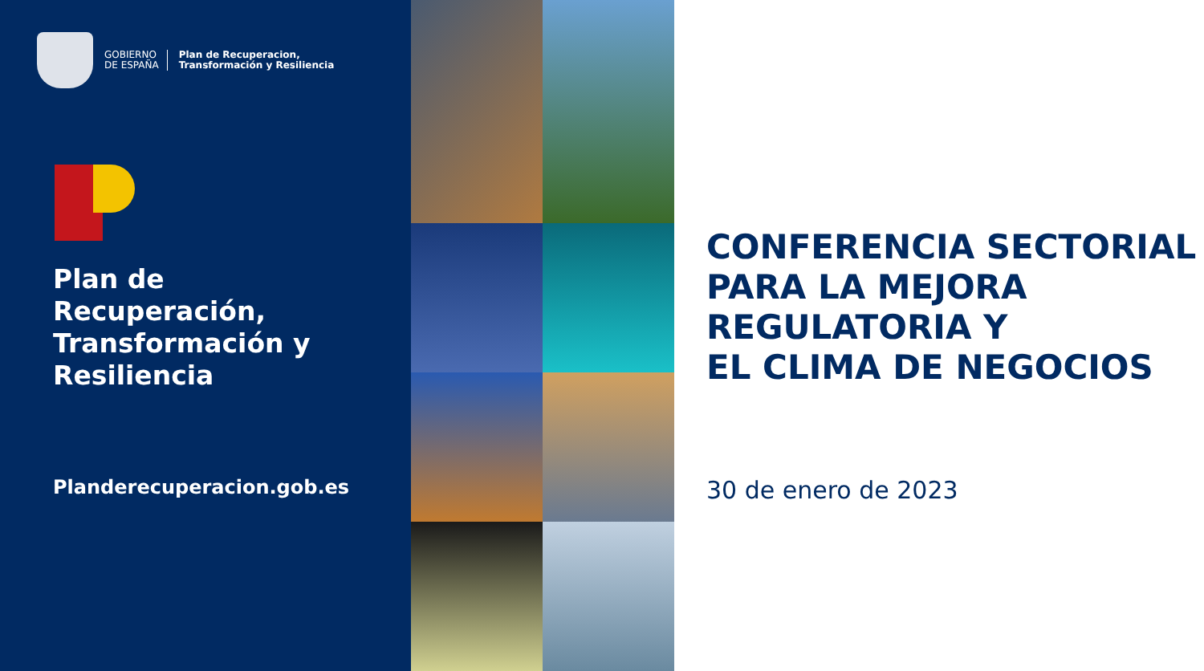GOBIERNO
DE ESPAÑA
Plan de Recuperacion,
Transformación y Resiliencia
Plan de
Recuperación,
Transformación y
Resiliencia
Planderecuperacion.gob.es
CONFERENCIA SECTORIAL
PARA LA MEJORA
REGULATORIA Y
EL CLIMA DE NEGOCIOS
30 de enero de 2023